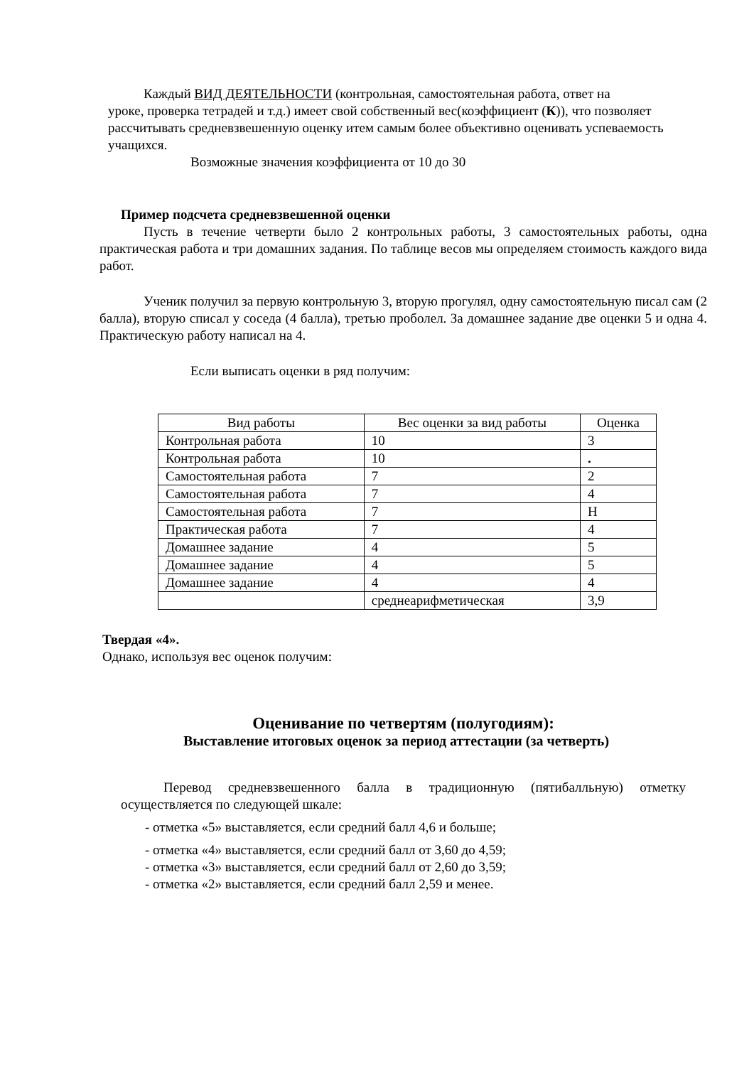Каждый ВИД ДЕЯТЕЛЬНОСТИ (контрольная, самостоятельная работа, ответ на
уроке, проверка тетрадей и т.д.) имеет свой собственный вес(коэффициент (К)), что позволяет рассчитывать средневзвешенную оценку итем самым более объективно оценивать успеваемость учащихся.
Возможные значения коэффициента от 10 до 30
Пример подсчета средневзвешенной оценки
Пусть в течение четверти было 2 контрольных работы, 3 самостоятельных работы, одна практическая работа и три домашних задания. По таблице весов мы определяем стоимость каждого вида работ.
Ученик получил за первую контрольную 3, вторую прогулял, одну самостоятельную писал сам (2 балла), вторую списал у соседа (4 балла), третью проболел. За домашнее задание две оценки 5 и одна 4. Практическую работу написал на 4.
Если выписать оценки в ряд получим:
| Вид работы | Вес оценки за вид работы | Оценка |
| Контрольная работа | 10 | 3 |
| Контрольная работа | 10 | . |
| Самостоятельная работа | 7 | 2 |
| Самостоятельная работа | 7 | 4 |
| Самостоятельная работа | 7 | Н |
| Практическая работа | 7 | 4 |
| Домашнее задание | 4 | 5 |
| Домашнее задание | 4 | 5 |
| Домашнее задание | 4 | 4 |
| | среднеарифметическая | 3,9 |
Твердая «4».
Однако, используя вес оценок получим:
Оценивание по четвертям (полугодиям):
Выставление итоговых оценок за период аттестации (за четверть)
Перевод средневзвешенного балла в традиционную (пятибалльную) отметку осуществляется по следующей шкале:
- отметка «5» выставляется, если средний балл 4,6 и больше;
- отметка «4» выставляется, если средний балл от 3,60 до 4,59;
- отметка «3» выставляется, если средний балл от 2,60 до 3,59;
- отметка «2» выставляется, если средний балл 2,59 и менее.